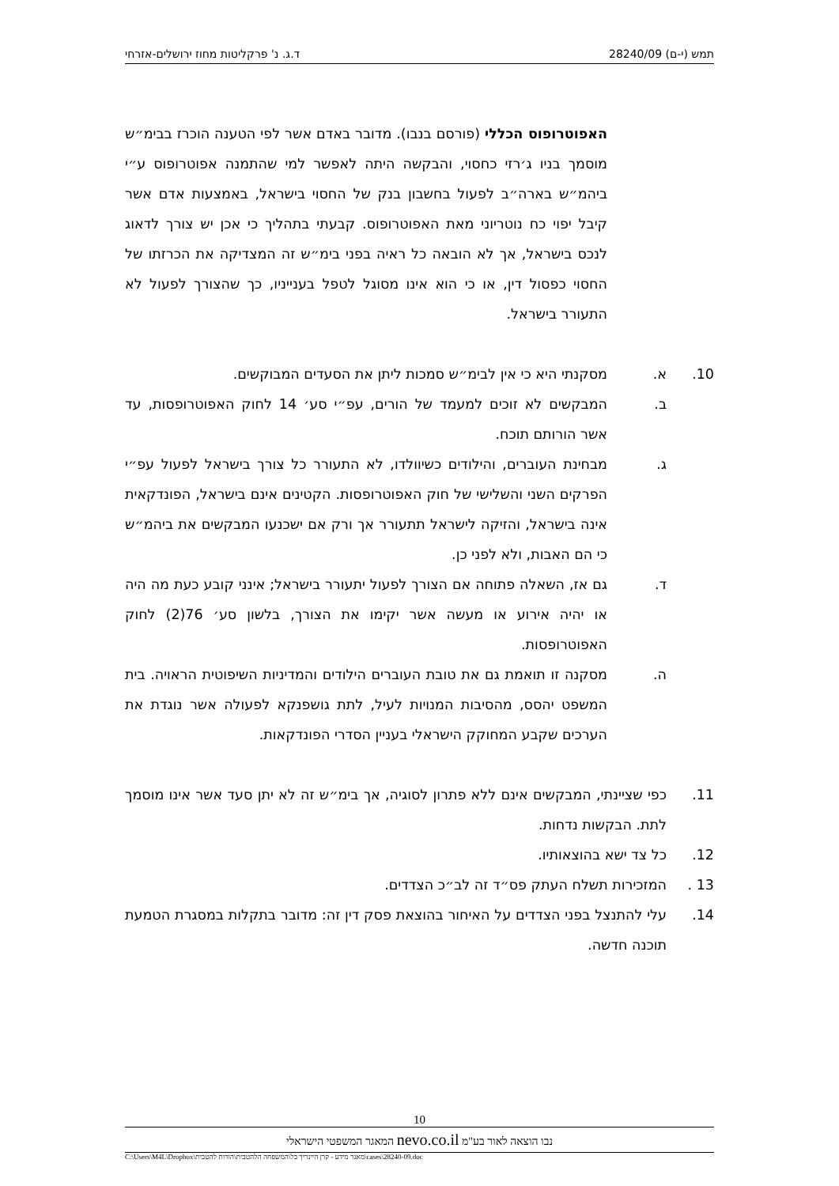תמש (י-ם) 28240/09 ד.ג. נ' פרקליטות מחוז ירושלים-אזרחי
האפוטרופוס הכללי (פורסם בנבו). מדובר באדם אשר לפי הטענה הוכרז בבימ״ש מוסמך בניו ג׳רזי כחסוי, והבקשה היתה לאפשר למי שהתמנה אפוטרופוס ע״י ביהמ״ש בארה״ב לפעול בחשבון בנק של החסוי בישראל, באמצעות אדם אשר קיבל יפוי כח נוטריוני מאת האפוטרופוס. קבעתי בתהליך כי אכן יש צורך לדאוג לנכס בישראל, אך לא הובאה כל ראיה בפני בימ״ש זה המצדיקה את הכרזתו של החסוי כפסול דין, או כי הוא אינו מסוגל לטפל בענייניו, כך שהצורך לפעול לא התעורר בישראל.
10. א. מסקנתי היא כי אין לבימ״ש סמכות ליתן את הסעדים המבוקשים.
ב. המבקשים לא זוכים למעמד של הורים, עפ״י סע׳ 14 לחוק האפוטרופסות, עד אשר הורותם תוכח.
ג. מבחינת העוברים, והילודים כשיוולדו, לא התעורר כל צורך בישראל לפעול עפ״י הפרקים השני והשלישי של חוק האפוטרופסות. הקטינים אינם בישראל, הפונדקאית אינה בישראל, והזיקה לישראל תתעורר אך ורק אם ישכנעו המבקשים את ביהמ״ש כי הם האבות, ולא לפני כן.
ד. גם אז, השאלה פתוחה אם הצורך לפעול יתעורר בישראל; אינני קובע כעת מה היה או יהיה אירוע או מעשה אשר יקימו את הצורך, בלשון סע׳ 76(2) לחוק האפוטרופסות.
ה. מסקנה זו תואמת גם את טובת העוברים הילודים והמדיניות השיפוטית הראויה. בית המשפט יהסס, מהסיבות המנויות לעיל, לתת גושפנקא לפעולה אשר נוגדת את הערכים שקבע המחוקק הישראלי בעניין הסדרי הפונדקאות.
11. כפי שציינתי, המבקשים אינם ללא פתרון לסוגיה, אך בימ״ש זה לא יתן סעד אשר אינו מוסמך לתת. הבקשות נדחות.
12. כל צד ישא בהוצאותיו.
13 . המזכירות תשלח העתק פס״ד זה לב״כ הצדדים.
14. עלי להתנצל בפני הצדדים על האיחור בהוצאת פסק דין זה: מדובר בתקלות במסגרת הטמעת תוכנה חדשה.
10
נבו הוצאה לאור בע"מ nevo.co.il המאגר המשפטי הישראלי
C:\Users\M4L\Dropbox\מאגר מידע - קרן היינריך בל\המשפחה הלהטבית\הורות להטבית\cases\28240-09.doc